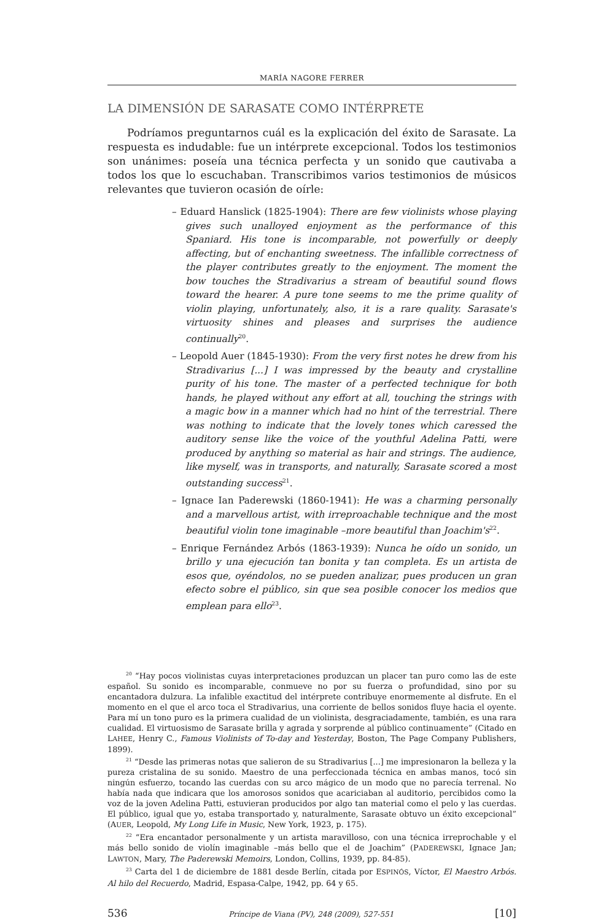MARÍA NAGORE FERRER
LA DIMENSIÓN DE SARASATE COMO INTÉRPRETE
Podríamos preguntarnos cuál es la explicación del éxito de Sarasate. La respuesta es indudable: fue un intérprete excepcional. Todos los testimonios son unánimes: poseía una técnica perfecta y un sonido que cautivaba a todos los que lo escuchaban. Transcribimos varios testimonios de músicos relevantes que tuvieron ocasión de oírle:
– Eduard Hanslick (1825-1904): There are few violinists whose playing gives such unalloyed enjoyment as the performance of this Spaniard. His tone is incomparable, not powerfully or deeply affecting, but of enchanting sweetness. The infallible correctness of the player contributes greatly to the enjoyment. The moment the bow touches the Stradivarius a stream of beautiful sound flows toward the hearer. A pure tone seems to me the prime quality of violin playing, unfortunately, also, it is a rare quality. Sarasate's virtuosity shines and pleases and surprises the audience continually<sup>20</sup>.
– Leopold Auer (1845-1930): From the very first notes he drew from his Stradivarius [...] I was impressed by the beauty and crystalline purity of his tone. The master of a perfected technique for both hands, he played without any effort at all, touching the strings with a magic bow in a manner which had no hint of the terrestrial. There was nothing to indicate that the lovely tones which caressed the auditory sense like the voice of the youthful Adelina Patti, were produced by anything so material as hair and strings. The audience, like myself, was in transports, and naturally, Sarasate scored a most outstanding success<sup>21</sup>.
– Ignace Ian Paderewski (1860-1941): He was a charming personally and a marvellous artist, with irreproachable technique and the most beautiful violin tone imaginable –more beautiful than Joachim's<sup>22</sup>.
– Enrique Fernández Arbós (1863-1939): Nunca he oído un sonido, un brillo y una ejecución tan bonita y tan completa. Es un artista de esos que, oyéndolos, no se pueden analizar, pues producen un gran efecto sobre el público, sin que sea posible conocer los medios que emplean para ello<sup>23</sup>.
<sup>20</sup> “Hay pocos violinistas cuyas interpretaciones produzcan un placer tan puro como las de este español. Su sonido es incomparable, conmueve no por su fuerza o profundidad, sino por su encantadora dulzura. La infalible exactitud del intérprete contribuye enormemente al disfrute. En el momento en el que el arco toca el Stradivarius, una corriente de bellos sonidos fluye hacia el oyente. Para mí un tono puro es la primera cualidad de un violinista, desgraciadamente, también, es una rara cualidad. El virtuosismo de Sarasate brilla y agrada y sorprende al público continuamente” (Citado en LAHEE, Henry C., Famous Violinists of To-day and Yesterday, Boston, The Page Company Publishers, 1899).
<sup>21</sup> “Desde las primeras notas que salieron de su Stradivarius [...] me impresionaron la belleza y la pureza cristalina de su sonido. Maestro de una perfeccionada técnica en ambas manos, tocó sin ningún esfuerzo, tocando las cuerdas con su arco mágico de un modo que no parecía terrenal. No había nada que indicara que los amorosos sonidos que acariciaban al auditorio, percibidos como la voz de la joven Adelina Patti, estuvieran producidos por algo tan material como el pelo y las cuerdas. El público, igual que yo, estaba transportado y, naturalmente, Sarasate obtuvo un éxito excepcional” (AUER, Leopold, My Long Life in Music, New York, 1923, p. 175).
<sup>22</sup> “Era encantador personalmente y un artista maravilloso, con una técnica irreprochable y el más bello sonido de violín imaginable –más bello que el de Joachim” (PADEREWSKI, Ignace Jan; LAWTON, Mary, The Paderewski Memoirs, London, Collins, 1939, pp. 84-85).
<sup>23</sup> Carta del 1 de diciembre de 1881 desde Berlín, citada por ESPINÓS, Víctor, El Maestro Arbós. Al hilo del Recuerdo, Madrid, Espasa-Calpe, 1942, pp. 64 y 65.
536 Príncipe de Viana (PV), 248 (2009), 527-551 [10]